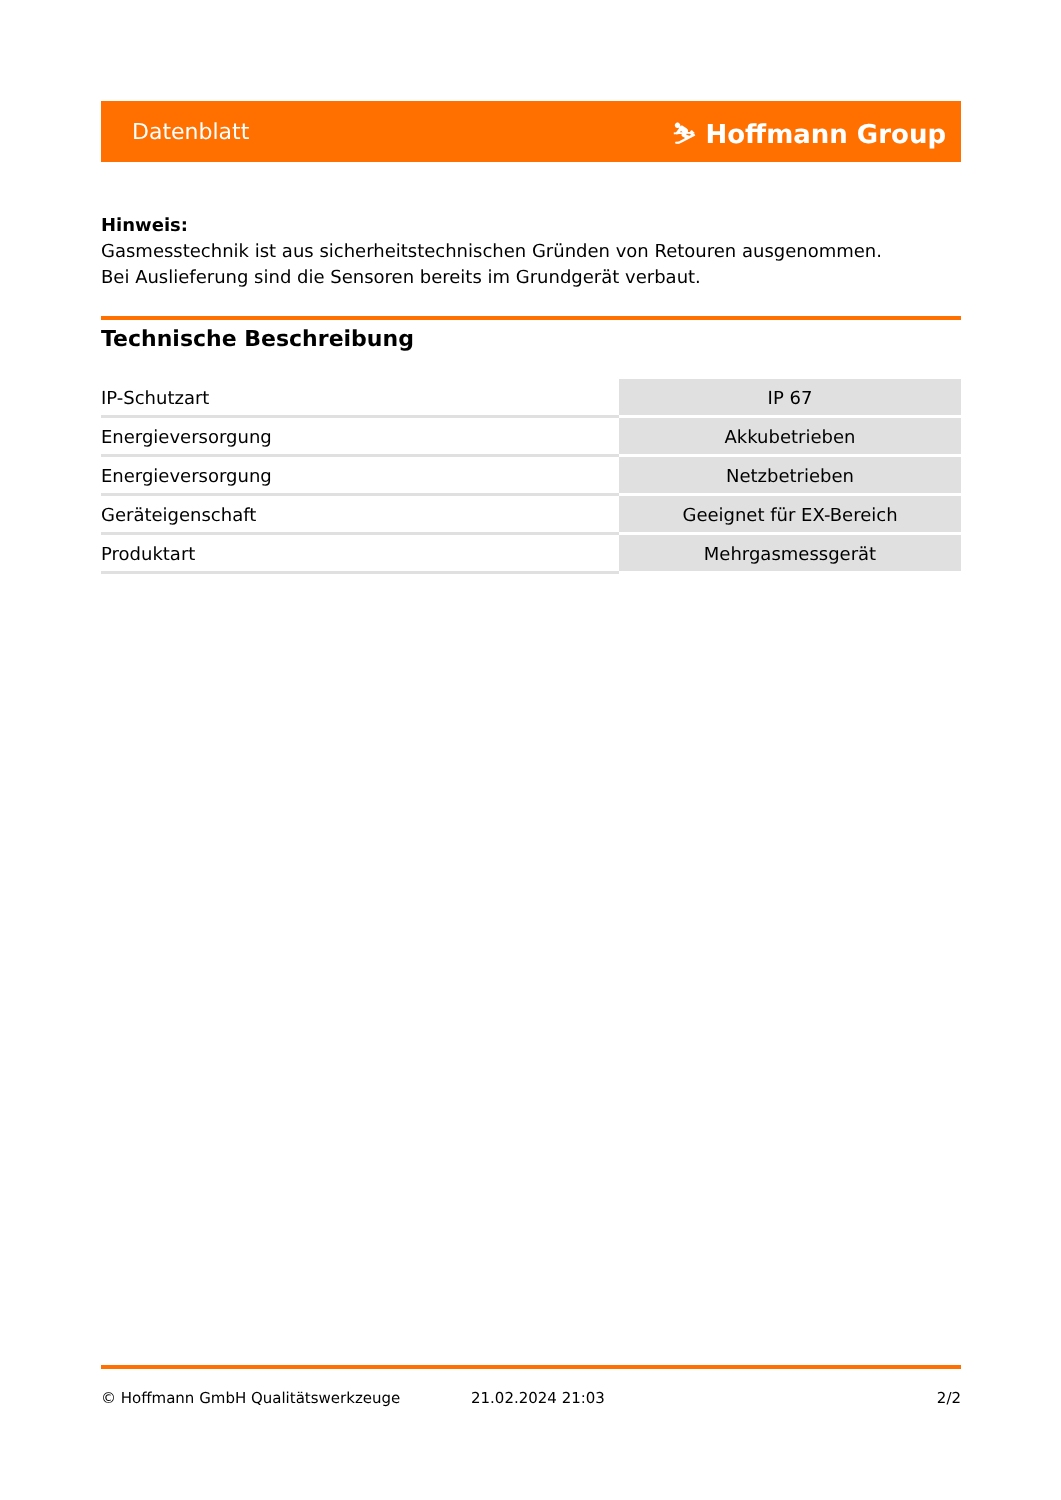Datenblatt ⛷ Hoffmann Group
Hinweis:
Gasmesstechnik ist aus sicherheitstechnischen Gründen von Retouren ausgenommen.
Bei Auslieferung sind die Sensoren bereits im Grundgerät verbaut.
Technische Beschreibung
| IP-Schutzart | IP 67 |
| Energieversorgung | Akkubetrieben |
| Energieversorgung | Netzbetrieben |
| Geräteigenschaft | Geeignet für EX-Bereich |
| Produktart | Mehrgasmessgerät |
© Hoffmann GmbH Qualitätswerkzeuge 21.02.2024 21:03 2/2